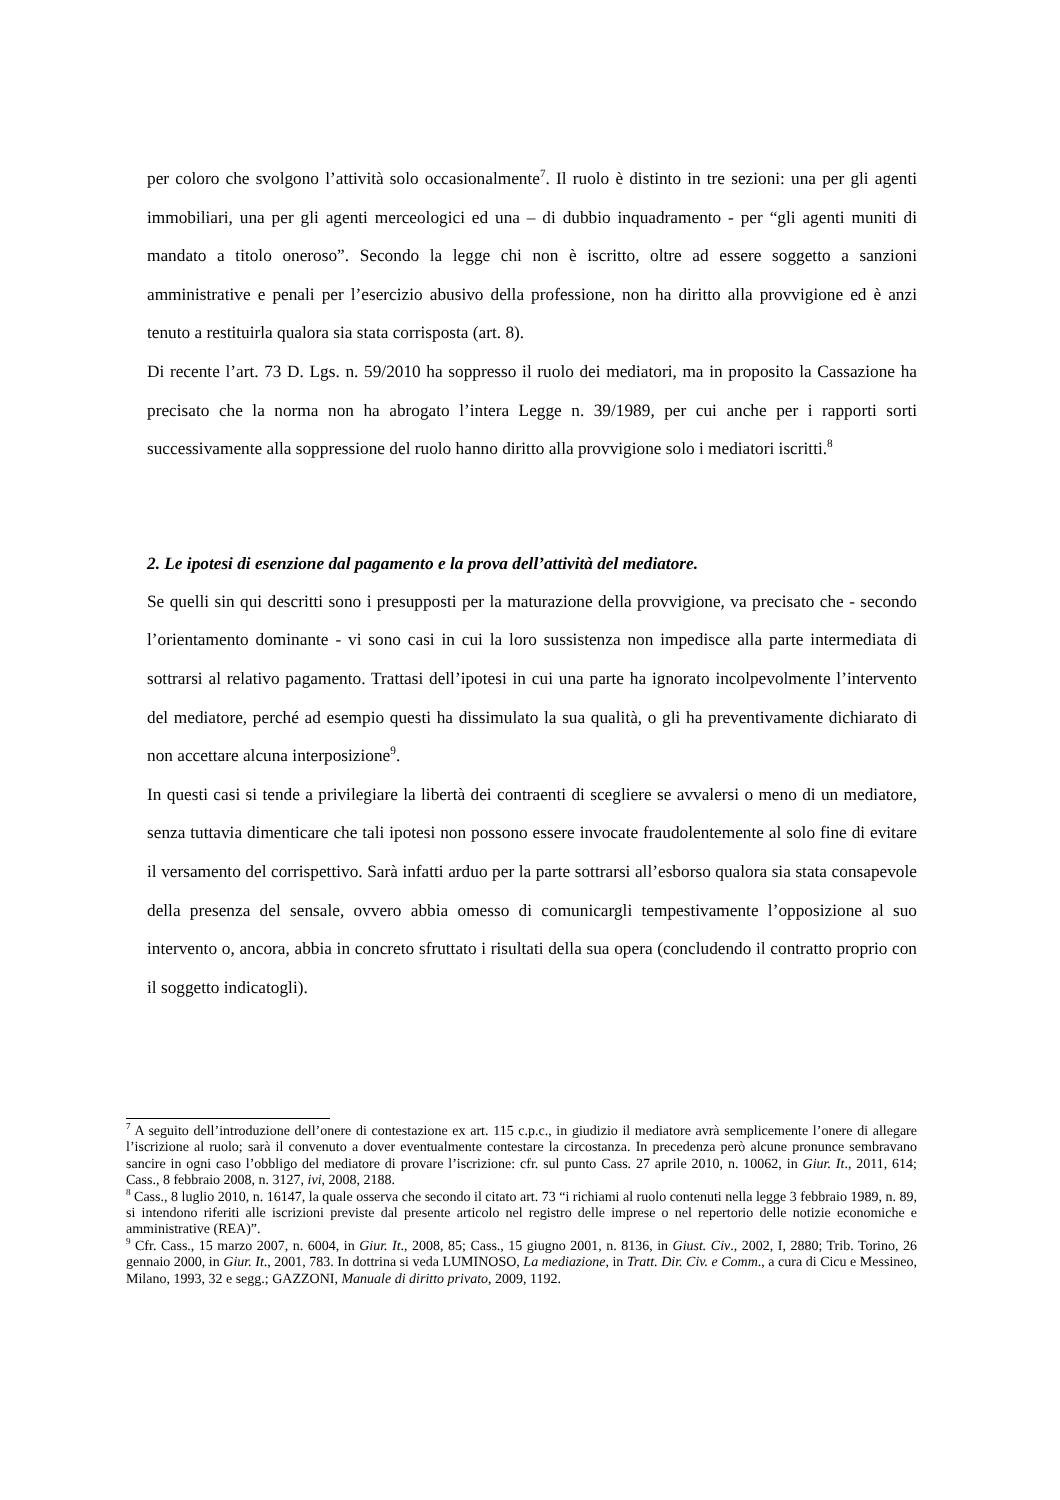per coloro che svolgono l’attività solo occasionalmente<sup>7</sup>. Il ruolo è distinto in tre sezioni: una per gli agenti immobiliari, una per gli agenti merceologici ed una – di dubbio inquadramento - per “gli agenti muniti di mandato a titolo oneroso”. Secondo la legge chi non è iscritto, oltre ad essere soggetto a sanzioni amministrative e penali per l’esercizio abusivo della professione, non ha diritto alla provvigione ed è anzi tenuto a restituirla qualora sia stata corrisposta (art. 8).
Di recente l’art. 73 D. Lgs. n. 59/2010 ha soppresso il ruolo dei mediatori, ma in proposito la Cassazione ha precisato che la norma non ha abrogato l’intera Legge n. 39/1989, per cui anche per i rapporti sorti successivamente alla soppressione del ruolo hanno diritto alla provvigione solo i mediatori iscritti.<sup>8</sup>
2. Le ipotesi di esenzione dal pagamento e la prova dell’attività del mediatore.
Se quelli sin qui descritti sono i presupposti per la maturazione della provvigione, va precisato che - secondo l’orientamento dominante - vi sono casi in cui la loro sussistenza non impedisce alla parte intermediata di sottrarsi al relativo pagamento. Trattasi dell’ipotesi in cui una parte ha ignorato incolpevolmente l’intervento del mediatore, perché ad esempio questi ha dissimulato la sua qualità, o gli ha preventivamente dichiarato di non accettare alcuna interposizione<sup>9</sup>.
In questi casi si tende a privilegiare la libertà dei contraenti di scegliere se avvalersi o meno di un mediatore, senza tuttavia dimenticare che tali ipotesi non possono essere invocate fraudolentemente al solo fine di evitare il versamento del corrispettivo. Sarà infatti arduo per la parte sottrarsi all’esborso qualora sia stata consapevole della presenza del sensale, ovvero abbia omesso di comunicargli tempestivamente l’opposizione al suo intervento o, ancora, abbia in concreto sfruttato i risultati della sua opera (concludendo il contratto proprio con il soggetto indicatogli).
<sup>7</sup> A seguito dell’introduzione dell’onere di contestazione ex art. 115 c.p.c., in giudizio il mediatore avrà semplicemente l’onere di allegare l’iscrizione al ruolo; sarà il convenuto a dover eventualmente contestare la circostanza. In precedenza però alcune pronunce sembravano sancire in ogni caso l’obbligo del mediatore di provare l’iscrizione: cfr. sul punto Cass. 27 aprile 2010, n. 10062, in Giur. It., 2011, 614; Cass., 8 febbraio 2008, n. 3127, ivi, 2008, 2188.
<sup>8</sup> Cass., 8 luglio 2010, n. 16147, la quale osserva che secondo il citato art. 73 “i richiami al ruolo contenuti nella legge 3 febbraio 1989, n. 89, si intendono riferiti alle iscrizioni previste dal presente articolo nel registro delle imprese o nel repertorio delle notizie economiche e amministrative (REA)”.
<sup>9</sup> Cfr. Cass., 15 marzo 2007, n. 6004, in Giur. It., 2008, 85; Cass., 15 giugno 2001, n. 8136, in Giust. Civ., 2002, I, 2880; Trib. Torino, 26 gennaio 2000, in Giur. It., 2001, 783. In dottrina si veda LUMINOSO, La mediazione, in Tratt. Dir. Civ. e Comm., a cura di Cicu e Messineo, Milano, 1993, 32 e segg.; GAZZONI, Manuale di diritto privato, 2009, 1192.